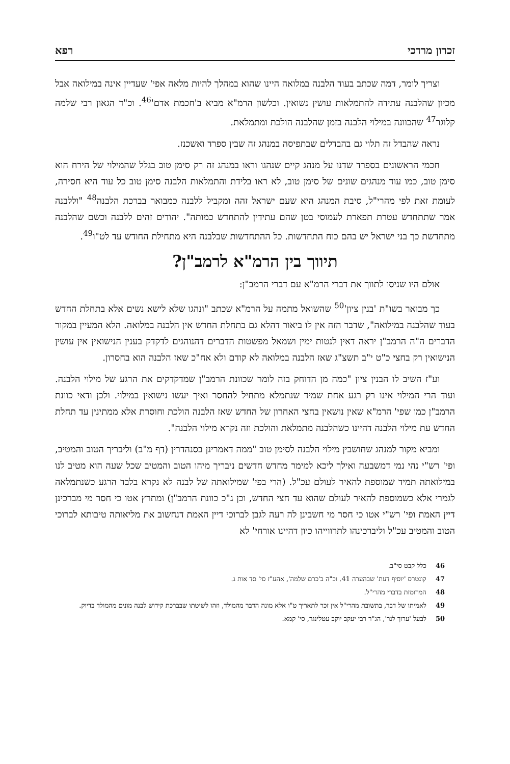זכרון מרדכי רפא
וצריך לומר, דמה שכתב בעוד הלבנה במלואה היינו שהוא במהלך להיות מלאה אפי' שעדיין אינה במילואה אבל מכיון שהלבנה עתידה להתמלאות עושין נשואין. וכלשון הרמ"א מביא ב'חכמת אדם'<sup>46</sup>. וכ"ד הגאון רבי שלמה קלוגר<sup>47</sup> שהכוונה במילוי הלבנה בזמן שהלבנה הולכת ומתמלאת.
נראה שהבדל זה תלוי גם בהבדלים שבתפיסה במנהג זה שבין ספרד ואשכנז.
חכמי הראשונים בספרד שדנו על מנהג קיים שנהגו וראו במנהג זה רק סימן טוב בגלל שהמילוי של הירח הוא סימן טוב, כמו עוד מנהגים שונים של סימן טוב, לא ראו בלידת והתמלאות הלבנה סימן טוב כל עוד היא חסירה, לעומת זאת לפי מהרי"ל, סיבת המנהג היא שעם ישראל זהה ומקביל ללבנה כמבואר בברכת הלבנה<sup>48</sup> "וללבנה אמר שתתחדש עטרת תפארת לעמוסי בטן שהם עתידין להתחדש כמותה". יהודים זהים ללבנה וכשם שהלבנה מתחדשת כך בני ישראל יש בהם כוח התחדשות. כל ההתחדשות שבלבנה היא מתחילת החודש עד לט"ו<sup>49</sup>.
תיווך בין הרמ"א לרמב"ן?
אולם היו שניסו לתווך את דברי הרמ"א עם דברי הרמב"ן:
כך מבואר בשו"ת 'בנין ציון'<sup>50</sup> שהשואל מתמה על הרמ"א שכתב "ונהגו שלא לישא נשים אלא בתחלת החדש בעוד שהלבנה במילואה", שדבר הזה אין לו ביאור דהלא גם בתחלת החדש אין הלבנה במלואה. הלא המעיין במקור הדברים ה"ה הרמב"ן יראה דאין לנטות ימין ושמאל מפשטות הדברים דהנוהגים לדקדק בענין הנישואין אין עושין הנישואין רק בחצי כ"ט י"ב תשצ"ג שאז הלבנה במלואה לא קודם ולא אח"כ שאז הלבנה הוא בחסרון.
וע"ז השיב לו הבנין ציון "כמה מן הדוחק בזה לומר שכוונת הרמב"ן שמדקדקים את הרגע של מילוי הלבנה. ועוד הרי המילוי אינו רק רגע אחת שמיד שנתמלא מתחיל להחסר ואיך יעשו נישואין במילוי. ולכן ודאי כוונת הרמב"ן כמו שפי' הרמ"א שאין נושאין בחצי האחרון של החדש שאז הלבנה הולכת וחוסרת אלא ממתינין עד תחלת החדש עת מילוי הלבנה דהיינו כשהלבנה מתמלאת והולכת וזה נקרא מילוי הלבנה".
ומביא מקור למנהג שחושבין מילוי הלבנה לסימן טוב "ממה דאמרינן בסנהדרין (דף מ"ב) וליבריך הטוב והמטיב, ופי' רש"י נהי נמי דמשבעה ואילך ליכא למימר מחדש חדשים ניבריך מיהו הטוב והמטיב שכל שעה הוא מטיב לנו במילואתה תמיד שמוספת להאיר לעולם עכ"ל. (הרי בפי' שמילואתה של לבנה לא נקרא בלבד הרגע כשנתמלאה לגמרי אלא כשמוספת להאיר לעולם שהוא עד חצי החדש, וכן ג"כ כוונת הרמב"ן) ומתרץ אטו כי חסר מי מברכינן דיין האמת ופי' רש"י אטו כי חסר מי חשבינן לה רעה לגבן לברוכי דיין האמת דנחשוב את מליאותה טיבותא לברוכי הטוב והמטיב עכ"ל וליברכינהו לתרווייהו כיון דהיינו אורחי' לא
46 כלל קבט סי"ב.
47 קונטרס 'יוסיף דעת' שבהערה 41. וכ"ה ב'כרם שלמה', אהע"ז סי' סד אות ג.
48 המרומזת בדברי מהרי"ל.
49 לאמיתו של דבר, בתשובת מהרי"ל אין זכר לתאריך ט"ו אלא מונה הדבר מהמולד, וזהו לשיטתו שבברכת קידוש לבנה מונים מהמולד בדיוק.
50 לבעל 'ערוך לנר', הג"ר רבי יעקב יוקב עטלינגר, סי' קמא.